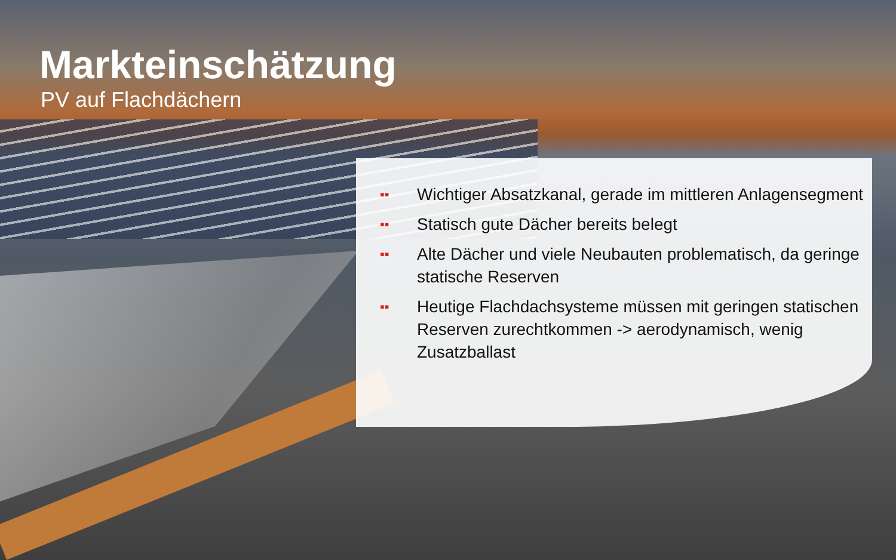Markteinschätzung
PV auf Flachdächern
▪▪ Wichtiger Absatzkanal, gerade im mittleren Anlagensegment
▪▪ Statisch gute Dächer bereits belegt
▪▪ Alte Dächer und viele Neubauten problematisch, da geringe statische Reserven
▪▪ Heutige Flachdachsysteme müssen mit geringen statischen Reserven zurechtkommen -> aerodynamisch, wenig Zusatzballast